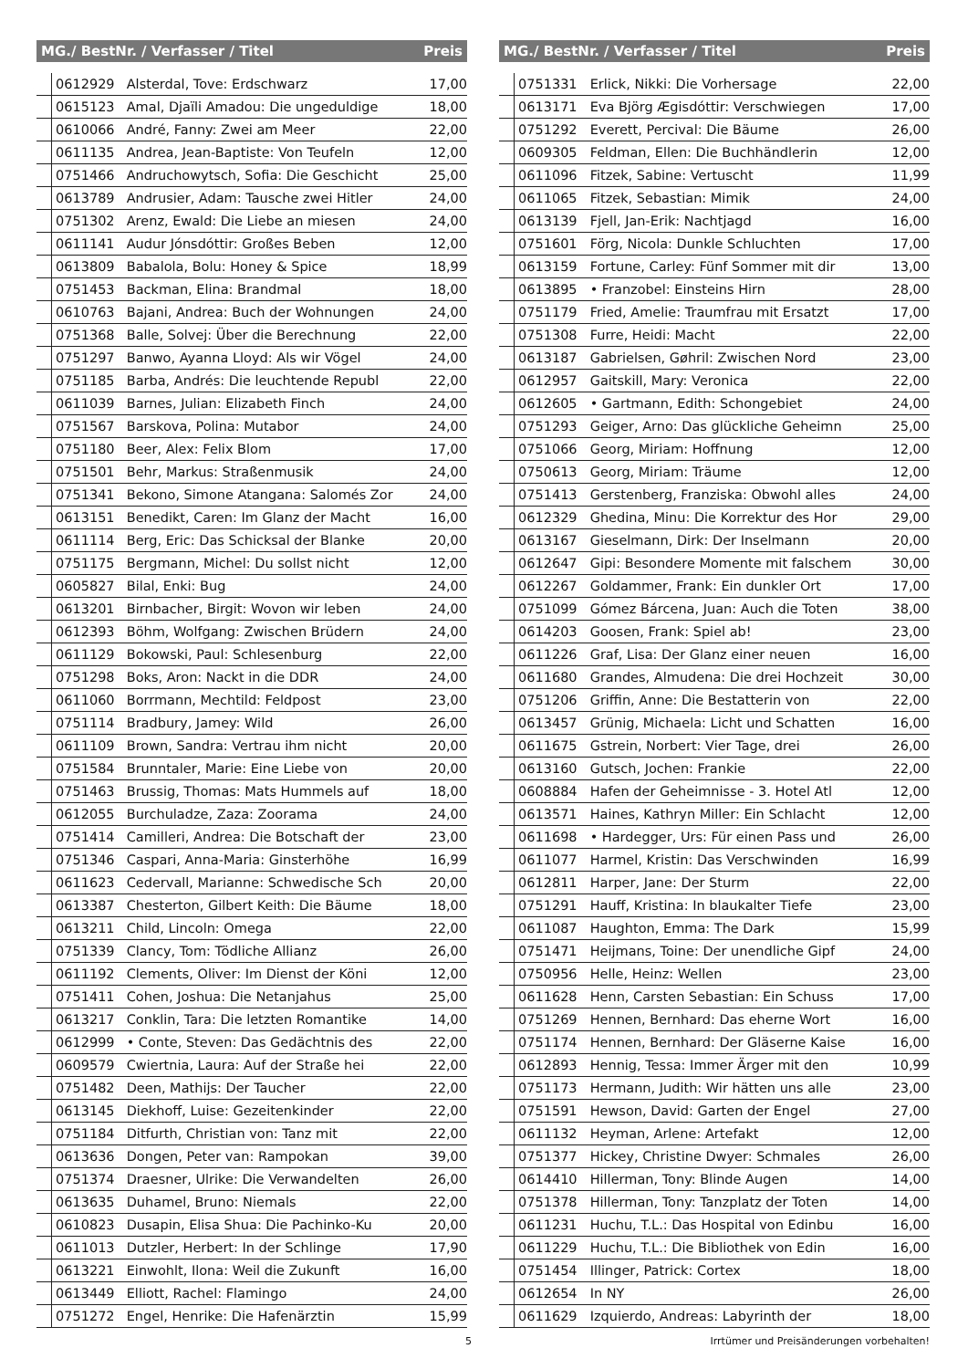| MG./ BestNr. / Verfasser / Titel | | | Preis |
| --- | --- | --- | --- |
| | 0612929 | Alsterdal, Tove: Erdschwarz | 17,00 |
| | 0615123 | Amal, Djaïli Amadou: Die ungeduldige | 18,00 |
| | 0610066 | André, Fanny: Zwei am Meer | 22,00 |
| | 0611135 | Andrea, Jean-Baptiste: Von Teufeln | 12,00 |
| | 0751466 | Andruchowytsch, Sofia: Die Geschicht | 25,00 |
| | 0613789 | Andrusier, Adam: Tausche zwei Hitler | 24,00 |
| | 0751302 | Arenz, Ewald: Die Liebe an miesen | 24,00 |
| | 0611141 | Audur Jónsdóttir: Großes Beben | 12,00 |
| | 0613809 | Babalola, Bolu: Honey & Spice | 18,99 |
| | 0751453 | Backman, Elina: Brandmal | 18,00 |
| | 0610763 | Bajani, Andrea: Buch der Wohnungen | 24,00 |
| | 0751368 | Balle, Solvej: Über die Berechnung | 22,00 |
| | 0751297 | Banwo, Ayanna Lloyd: Als wir Vögel | 24,00 |
| | 0751185 | Barba, Andrés: Die leuchtende Republ | 22,00 |
| | 0611039 | Barnes, Julian: Elizabeth Finch | 24,00 |
| | 0751567 | Barskova, Polina: Mutabor | 24,00 |
| | 0751180 | Beer, Alex: Felix Blom | 17,00 |
| | 0751501 | Behr, Markus: Straßenmusik | 24,00 |
| | 0751341 | Bekono, Simone Atangana: Salomés Zor | 24,00 |
| | 0613151 | Benedikt, Caren: Im Glanz der Macht | 16,00 |
| | 0611114 | Berg, Eric: Das Schicksal der Blanke | 20,00 |
| | 0751175 | Bergmann, Michel: Du sollst nicht | 12,00 |
| | 0605827 | Bilal, Enki: Bug | 24,00 |
| | 0613201 | Birnbacher, Birgit: Wovon wir leben | 24,00 |
| | 0612393 | Böhm, Wolfgang: Zwischen Brüdern | 24,00 |
| | 0611129 | Bokowski, Paul: Schlesenburg | 22,00 |
| | 0751298 | Boks, Aron: Nackt in die DDR | 24,00 |
| | 0611060 | Borrmann, Mechtild: Feldpost | 23,00 |
| | 0751114 | Bradbury, Jamey: Wild | 26,00 |
| | 0611109 | Brown, Sandra: Vertrau ihm nicht | 20,00 |
| | 0751584 | Brunntaler, Marie: Eine Liebe von | 20,00 |
| | 0751463 | Brussig, Thomas: Mats Hummels auf | 18,00 |
| | 0612055 | Burchuladze, Zaza: Zoorama | 24,00 |
| | 0751414 | Camilleri, Andrea: Die Botschaft der | 23,00 |
| | 0751346 | Caspari, Anna-Maria: Ginsterhöhe | 16,99 |
| | 0611623 | Cedervall, Marianne: Schwedische Sch | 20,00 |
| | 0613387 | Chesterton, Gilbert Keith: Die Bäume | 18,00 |
| | 0613211 | Child, Lincoln: Omega | 22,00 |
| | 0751339 | Clancy, Tom: Tödliche Allianz | 26,00 |
| | 0611192 | Clements, Oliver: Im Dienst der Köni | 12,00 |
| | 0751411 | Cohen, Joshua: Die Netanjahus | 25,00 |
| | 0613217 | Conklin, Tara: Die letzten Romantike | 14,00 |
| | 0612999 | • Conte, Steven: Das Gedächtnis des | 22,00 |
| | 0609579 | Cwiertnia, Laura: Auf der Straße hei | 22,00 |
| | 0751482 | Deen, Mathijs: Der Taucher | 22,00 |
| | 0613145 | Diekhoff, Luise: Gezeitenkinder | 22,00 |
| | 0751184 | Ditfurth, Christian von: Tanz mit | 22,00 |
| | 0613636 | Dongen, Peter van: Rampokan | 39,00 |
| | 0751374 | Draesner, Ulrike: Die Verwandelten | 26,00 |
| | 0613635 | Duhamel, Bruno: Niemals | 22,00 |
| | 0610823 | Dusapin, Elisa Shua: Die Pachinko-Ku | 20,00 |
| | 0611013 | Dutzler, Herbert: In der Schlinge | 17,90 |
| | 0613221 | Einwohlt, Ilona: Weil die Zukunft | 16,00 |
| | 0613449 | Elliott, Rachel: Flamingo | 24,00 |
| | 0751272 | Engel, Henrike: Die Hafenärztin | 15,99 |
| MG./ BestNr. / Verfasser / Titel | | | Preis |
| --- | --- | --- | --- |
| | 0751331 | Erlick, Nikki: Die Vorhersage | 22,00 |
| | 0613171 | Eva Björg Ægisdóttir: Verschwiegen | 17,00 |
| | 0751292 | Everett, Percival: Die Bäume | 26,00 |
| | 0609305 | Feldman, Ellen: Die Buchhändlerin | 12,00 |
| | 0611096 | Fitzek, Sabine: Vertuscht | 11,99 |
| | 0611065 | Fitzek, Sebastian: Mimik | 24,00 |
| | 0613139 | Fjell, Jan-Erik: Nachtjagd | 16,00 |
| | 0751601 | Förg, Nicola: Dunkle Schluchten | 17,00 |
| | 0613159 | Fortune, Carley: Fünf Sommer mit dir | 13,00 |
| | 0613895 | • Franzobel: Einsteins Hirn | 28,00 |
| | 0751179 | Fried, Amelie: Traumfrau mit Ersatzt | 17,00 |
| | 0751308 | Furre, Heidi: Macht | 22,00 |
| | 0613187 | Gabrielsen, Gøhril: Zwischen Nord | 23,00 |
| | 0612957 | Gaitskill, Mary: Veronica | 22,00 |
| | 0612605 | • Gartmann, Edith: Schongebiet | 24,00 |
| | 0751293 | Geiger, Arno: Das glückliche Geheimn | 25,00 |
| | 0751066 | Georg, Miriam: Hoffnung | 12,00 |
| | 0750613 | Georg, Miriam: Träume | 12,00 |
| | 0751413 | Gerstenberg, Franziska: Obwohl alles | 24,00 |
| | 0612329 | Ghedina, Minu: Die Korrektur des Hor | 29,00 |
| | 0613167 | Gieselmann, Dirk: Der Inselmann | 20,00 |
| | 0612647 | Gipi: Besondere Momente mit falschem | 30,00 |
| | 0612267 | Goldammer, Frank: Ein dunkler Ort | 17,00 |
| | 0751099 | Gómez Bárcena, Juan: Auch die Toten | 38,00 |
| | 0614203 | Goosen, Frank: Spiel ab! | 23,00 |
| | 0611226 | Graf, Lisa: Der Glanz einer neuen | 16,00 |
| | 0611680 | Grandes, Almudena: Die drei Hochzeit | 30,00 |
| | 0751206 | Griffin, Anne: Die Bestatterin von | 22,00 |
| | 0613457 | Grünig, Michaela: Licht und Schatten | 16,00 |
| | 0611675 | Gstrein, Norbert: Vier Tage, drei | 26,00 |
| | 0613160 | Gutsch, Jochen: Frankie | 22,00 |
| | 0608884 | Hafen der Geheimnisse - 3. Hotel Atl | 12,00 |
| | 0613571 | Haines, Kathryn Miller: Ein Schlacht | 12,00 |
| | 0611698 | • Hardegger, Urs: Für einen Pass und | 26,00 |
| | 0611077 | Harmel, Kristin: Das Verschwinden | 16,99 |
| | 0612811 | Harper, Jane: Der Sturm | 22,00 |
| | 0751291 | Hauff, Kristina: In blaukalter Tiefe | 23,00 |
| | 0611087 | Haughton, Emma: The Dark | 15,99 |
| | 0751471 | Heijmans, Toine: Der unendliche Gipf | 24,00 |
| | 0750956 | Helle, Heinz: Wellen | 23,00 |
| | 0611628 | Henn, Carsten Sebastian: Ein Schuss | 17,00 |
| | 0751269 | Hennen, Bernhard: Das eherne Wort | 16,00 |
| | 0751174 | Hennen, Bernhard: Der Gläserne Kaise | 16,00 |
| | 0612893 | Hennig, Tessa: Immer Ärger mit den | 10,99 |
| | 0751173 | Hermann, Judith: Wir hätten uns alle | 23,00 |
| | 0751591 | Hewson, David: Garten der Engel | 27,00 |
| | 0611132 | Heyman, Arlene: Artefakt | 12,00 |
| | 0751377 | Hickey, Christine Dwyer: Schmales | 26,00 |
| | 0614410 | Hillerman, Tony: Blinde Augen | 14,00 |
| | 0751378 | Hillerman, Tony: Tanzplatz der Toten | 14,00 |
| | 0611231 | Huchu, T.L.: Das Hospital von Edinbu | 16,00 |
| | 0611229 | Huchu, T.L.: Die Bibliothek von Edin | 16,00 |
| | 0751454 | Illinger, Patrick: Cortex | 18,00 |
| | 0612654 | In NY | 26,00 |
| | 0611629 | Izquierdo, Andreas: Labyrinth der | 18,00 |
5 Irrtümer und Preisänderungen vorbehalten!